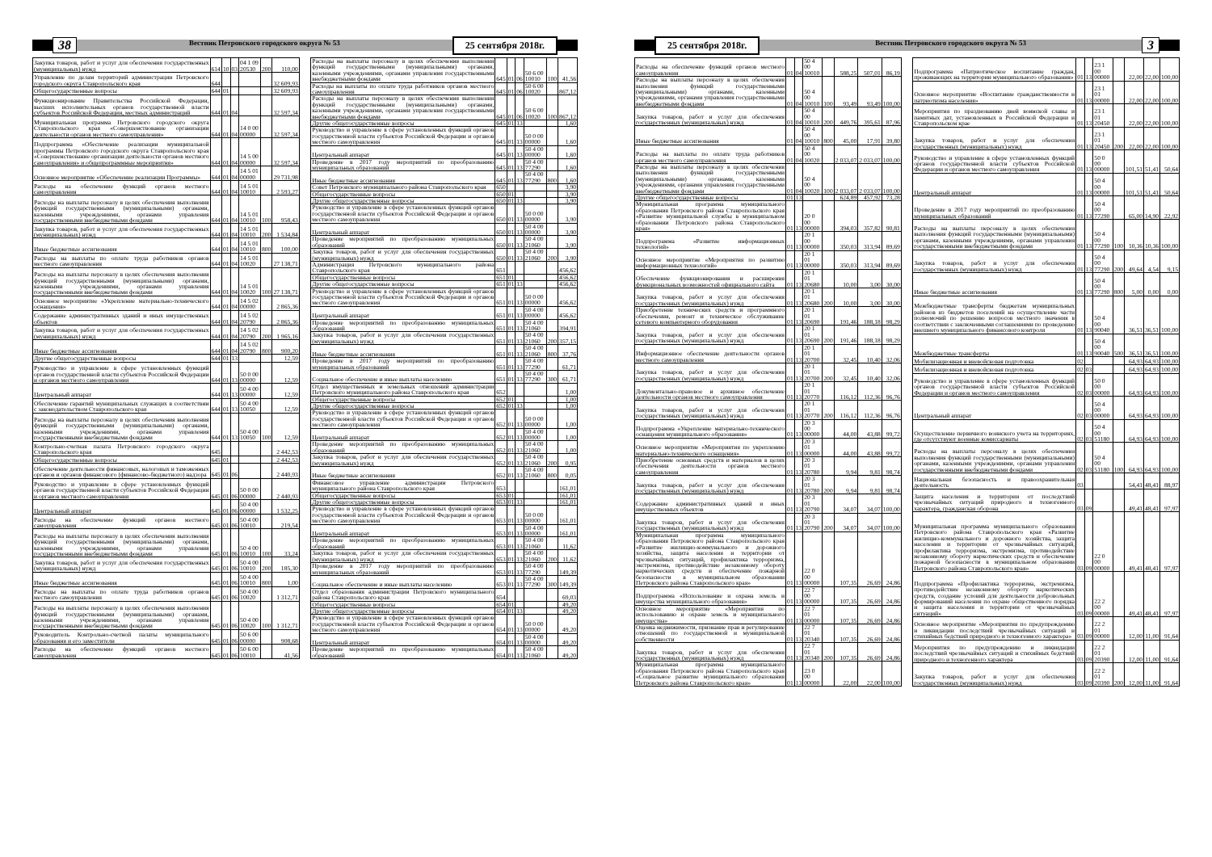38
Вестник Петровского городского округа № 53
25 сентября 2018г.
| Закупка товаров, работ и услуг для обеспечения государственных (муниципальных) нужд | 614 | 10 | 03 | 04 1 09 20530 | 200 | 110,00 |
| Управление по делам территорий администрации Петровского городского округа Ставропольского края | 644 | | | | | 32 609,93 |
| Общегосударственные вопросы | 644 | 01 | | | | 32 609,93 |
| Функционирование Правительства Российской Федерации, высших исполнительных органов государственной власти субъектов Российской Федерации, местных администраций | 644 | 01 | 04 | | | 32 597,34 |
| Муниципальная программа Петровского городского округа Ставропольского края «Совершенствование организации деятельности органов местного самоуправления» | 644 | 01 | 04 | 14 0 00 00000 | | 32 597,34 |
| Подпрограмма «Обеспечение реализации муниципальной программы Петровского городского округа Ставропольского края «Совершенствование организации деятельности органов местного самоуправления» и общепрограммные мероприятия» | 644 | 01 | 04 | 14 5 00 00000 | | 32 597,34 |
| Основное мероприятие «Обеспечение реализации Программы» | 644 | 01 | 04 | 14 5 01 00000 | | 29 731,98 |
| Расходы на обеспечение функций органов местного самоуправления | 644 | 01 | 04 | 14 5 01 10010 | | 2 593,27 |
| Расходы на выплаты персоналу в целях обеспечения выполнения функций государственными (муниципальными) органами, казенными учреждениями, органами управления государственными внебюджетными фондами | 644 | 01 | 04 | 14 5 01 10010 | 100 | 958,43 |
| Закупка товаров, работ и услуг для обеспечения государственных (муниципальных) нужд | 644 | 01 | 04 | 14 5 01 10010 | 200 | 1 534,84 |
| Иные бюджетные ассигнования | 644 | 01 | 04 | 14 5 01 10010 | 800 | 100,00 |
| Расходы на выплаты по оплате труда работников органов местного самоуправления | 644 | 01 | 04 | 14 5 01 10020 | | 27 138,71 |
| Расходы на выплаты персоналу в целях обеспечения выполнения функций государственными (муниципальными) органами, казенными учреждениями, органами управления государственными внебюджетными фондами | 644 | 01 | 04 | 14 5 01 10020 | 100 | 27 138,71 |
| Основное мероприятие «Укрепление материально-технического оснащения» | 644 | 01 | 04 | 14 5 02 00000 | | 2 865,36 |
| Содержание административных зданий и иных имущественных объектов | 644 | 01 | 04 | 14 5 02 20790 | | 2 865,36 |
| Закупка товаров, работ и услуг для обеспечения государственных (муниципальных) нужд | 644 | 01 | 04 | 14 5 02 20790 | 200 | 1 965,16 |
| Иные бюджетные ассигнования | 644 | 01 | 04 | 14 5 02 20790 | 800 | 900,20 |
| Другие общегосударственные вопросы | 644 | 01 | 13 | | | 12,59 |
| Руководство и управление в сфере установленных функций органов государственной власти субъектов Российской Федерации и органов местного самоуправления | 644 | 01 | 13 | 50 0 00 00000 | | 12,59 |
| Центральный аппарат | 644 | 01 | 13 | 50 4 00 00000 | | 12,59 |
| Обеспечение гарантий муниципальных служащих в соответствии с законодательством Ставропольского края | 644 | 01 | 13 | 50 4 00 10050 | | 12,59 |
| Расходы на выплаты персоналу в целях обеспечения выполнения функций государственными (муниципальными) органами, казенными учреждениями, органами управления государственными внебюджетными фондами | 644 | 01 | 13 | 50 4 00 10050 | 100 | 12,59 |
| Контрольно-счетная палата Петровского городского округа Ставропольского края | 645 | | | | | 2 442,53 |
| Общегосударственные вопросы | 645 | 01 | | | | 2 442,53 |
| Обеспечение деятельности финансовых, налоговых и таможенных органов и органов финансового (финансово-бюджетного) надзора | 645 | 01 | 06 | | | 2 440,93 |
| Руководство и управление в сфере установленных функций органов государственной власти субъектов Российской Федерации и органов местного самоуправления | 645 | 01 | 06 | 50 0 00 00000 | | 2 440,93 |
| Центральный аппарат | 645 | 01 | 06 | 50 4 00 00000 | | 1 532,25 |
| Расходы на обеспечение функций органов местного самоуправления | 645 | 01 | 06 | 50 4 00 10010 | | 219,54 |
| Расходы на выплаты персоналу в целях обеспечения выполнения функций государственными (муниципальными) органами, казенными учреждениями, органами управления государственными внебюджетными фондами | 645 | 01 | 06 | 50 4 00 10010 | 100 | 33,24 |
| Закупка товаров, работ и услуг для обеспечения государственных (муниципальных) нужд | 645 | 01 | 06 | 50 4 00 10010 | 200 | 185,30 |
| Иные бюджетные ассигнования | 645 | 01 | 06 | 50 4 00 10010 | 800 | 1,00 |
| Расходы на выплаты по оплате труда работников органов местного самоуправления | 645 | 01 | 06 | 50 4 00 10020 | | 1 312,71 |
| Расходы на выплаты персоналу в целях обеспечения выполнения функций государственными (муниципальными) органами, казенными учреждениями, органами управления государственными внебюджетными фондами | 645 | 01 | 06 | 50 4 00 10020 | 100 | 1 312,71 |
| Руководитель Контрольно-счетной палаты муниципального образования и его заместители | 645 | 01 | 06 | 50 6 00 00000 | | 908,68 |
| Расходы на обеспечение функций органов местного самоуправления | 645 | 01 | 06 | 50 6 00 10010 | | 41,56 |
| Расходы на выплаты персоналу в целях обеспечения выполнения функций государственными (муниципальными) органами, казенными учреждениями, органами управления государственными внебюджетными фондами | 645 | 01 | 06 | 50 6 00 10010 | 100 | 41,56 |
| Расходы на выплаты по оплате труда работников органов местного самоуправления | 645 | 01 | 06 | 50 6 00 10020 | | 867,12 |
| Расходы на выплаты персоналу в целях обеспечения выполнения функций государственными (муниципальными) органами, казенными учреждениями, органами управления государственными внебюджетными фондами | 645 | 01 | 06 | 50 6 00 10020 | 100 | 867,12 |
| Другие общегосударственные вопросы | 645 | 01 | 13 | | | 1,60 |
| Руководство и управление в сфере установленных функций органов государственной власти субъектов Российской Федерации и органов местного самоуправления | 645 | 01 | 13 | 50 0 00 00000 | | 1,60 |
| Центральный аппарат | 645 | 01 | 13 | 50 4 00 00000 | | 1,60 |
| Проведение в 2017 году мероприятий по преобразованию муниципальных образований | 645 | 01 | 13 | 50 4 00 77290 | | 1,60 |
| Иные бюджетные ассигнования | 645 | 01 | 13 | 50 4 00 77290 | 800 | 1,60 |
| Совет Петровского муниципального района Ставропольского края | 650 | | | | | 3,90 |
| Общегосударственные вопросы | 650 | 01 | | | | 3,90 |
| Другие общегосударственные вопросы | 650 | 01 | 13 | | | 3,90 |
| Руководство и управление в сфере установленных функций органов государственной власти субъектов Российской Федерации и органов местного самоуправления | 650 | 01 | 13 | 50 0 00 00000 | | 3,90 |
| Центральный аппарат | 650 | 01 | 13 | 50 4 00 00000 | | 3,90 |
| Проведение мероприятий по преобразованию муниципальных образований | 650 | 01 | 13 | 50 4 00 21060 | | 3,90 |
| Закупка товаров, работ и услуг для обеспечения государственных (муниципальных) нужд | 650 | 01 | 13 | 50 4 00 21060 | 200 | 3,90 |
| Администрация Петровского муниципального района Ставропольского края | 651 | | | | | 456,62 |
| Общегосударственные вопросы | 651 | 01 | | | | 456,62 |
| Другие общегосударственные вопросы | 651 | 01 | 13 | | | 456,62 |
| Руководство и управление в сфере установленных функций органов государственной власти субъектов Российской Федерации и органов местного самоуправления | 651 | 01 | 13 | 50 0 00 00000 | | 456,62 |
| Центральный аппарат | 651 | 01 | 13 | 50 4 00 00000 | | 456,62 |
| Проведение мероприятий по преобразованию муниципальных образований | 651 | 01 | 13 | 50 4 00 21060 | | 394,91 |
| Закупка товаров, работ и услуг для обеспечения государственных (муниципальных) нужд | 651 | 01 | 13 | 50 4 00 21060 | 200 | 357,15 |
| Иные бюджетные ассигнования | 651 | 01 | 13 | 50 4 00 21060 | 800 | 37,76 |
| Проведение в 2017 году мероприятий по преобразованию муниципальных образований | 651 | 01 | 13 | 50 4 00 77290 | | 61,71 |
| Социальное обеспечение и иные выплаты населению | 651 | 01 | 13 | 50 4 00 77290 | 300 | 61,71 |
| Отдел имущественных и земельных отношений администрации Петровского муниципального района Ставропольского края | 652 | | | | | 1,00 |
| Общегосударственные вопросы | 652 | 01 | | | | 1,00 |
| Другие общегосударственные вопросы | 652 | 01 | 13 | | | 1,00 |
| Руководство и управление в сфере установленных функций органов государственной власти субъектов Российской Федерации и органов местного самоуправления | 652 | 01 | 13 | 50 0 00 00000 | | 1,00 |
| Центральный аппарат | 652 | 01 | 13 | 50 4 00 00000 | | 1,00 |
| Проведение мероприятий по преобразованию муниципальных образований | 652 | 01 | 13 | 50 4 00 21060 | | 1,00 |
| Закупка товаров, работ и услуг для обеспечения государственных (муниципальных) нужд | 652 | 01 | 13 | 50 4 00 21060 | 200 | 0,95 |
| Иные бюджетные ассигнования | 652 | 01 | 13 | 50 4 00 21060 | 800 | 0,05 |
| Финансовое управление администрации Петровского муниципального района Ставропольского края | 653 | | | | | 161,01 |
| Общегосударственные вопросы | 653 | 01 | | | | 161,01 |
| Другие общегосударственные вопросы | 653 | 01 | 13 | | | 161,01 |
| Руководство и управление в сфере установленных функций органов государственной власти субъектов Российской Федерации и органов местного самоуправления | 653 | 01 | 13 | 50 0 00 00000 | | 161,01 |
| Центральный аппарат | 653 | 01 | 13 | 50 4 00 00000 | | 161,01 |
| Проведение мероприятий по преобразованию муниципальных образований | 653 | 01 | 13 | 50 4 00 21060 | | 11,62 |
| Закупка товаров, работ и услуг для обеспечения государственных (муниципальных) нужд | 653 | 01 | 13 | 50 4 00 21060 | 200 | 11,62 |
| Проведение в 2017 году мероприятий по преобразованию муниципальных образований | 653 | 01 | 13 | 50 4 00 77290 | | 149,39 |
| Социальное обеспечение и иные выплаты населению | 653 | 01 | 13 | 50 4 00 77290 | 300 | 149,39 |
| Отдел образования администрации Петровского муниципального района Ставропольского края | 654 | | | | | 69,03 |
| Общегосударственные вопросы | 654 | 01 | | | | 49,20 |
| Другие общегосударственные вопросы | 654 | 01 | 13 | | | 49,20 |
| Руководство и управление в сфере установленных функций органов государственной власти субъектов Российской Федерации и органов местного самоуправления | 654 | 01 | 13 | 50 0 00 00000 | | 49,20 |
| Центральный аппарат | 654 | 01 | 13 | 50 4 00 00000 | | 49,20 |
| Проведение мероприятий по преобразованию муниципальных образований | 654 | 01 | 13 | 50 4 00 21060 | | 49,20 |
25 сентября 2018г.
Вестник Петровского городского округа № 53
3
| Расходы на обеспечение функций органов местного самоуправления | 01 | 04 | 50 4 00 10010 | | 588,25 | 507,01 | 86,19 |
| Расходы на выплаты персоналу в целях обеспечения выполнения функций государственными (муниципальными) органами, казенными учреждениями, органами управления государственными внебюджетными фондами | 01 | 04 | 50 4 00 10010 | 100 | 93,49 | 93,49 | 100,00 |
| Закупка товаров, работ и услуг для обеспечения государственных (муниципальных) нужд | 01 | 04 | 50 4 00 10010 | 200 | 449,76 | 395,61 | 87,96 |
| Иные бюджетные ассигнования | 01 | 04 | 50 4 00 10010 | 800 | 45,00 | 17,91 | 39,80 |
| Расходы на выплаты по оплате труда работников органов местного самоуправления | 01 | 04 | 50 4 00 10020 | | 2 033,07 | 2 033,07 | 100,00 |
| Расходы на выплаты персоналу в целях обеспечения выполнения функций государственными (муниципальными) органами, казенными учреждениями, органами управления государственными внебюджетными фондами | 01 | 04 | 50 4 00 10020 | 100 | 2 033,07 | 2 033,07 | 100,00 |
| Другие общегосударственные вопросы | 01 | 13 | | | 624,89 | 457,92 | 73,28 |
| Муниципальная программа муниципального образования Петровского района Ставропольского края «Развитие муниципальной службы в муниципальном образовании Петровского района Ставропольского края» | 01 | 13 | 20 0 00 00000 | | 394,03 | 357,82 | 90,81 |
| Подпрограмма «Развитие информационных технологий» | 01 | 13 | 20 1 00 00000 | | 350,03 | 313,94 | 89,69 |
| Основное мероприятие «Мероприятия по развитию информационных технологий» | 01 | 13 | 20 1 01 00000 | | 350,03 | 313,94 | 89,69 |
| Обеспечение функционирования и расширения функциональных возможностей официального сайта | 01 | 13 | 20 1 01 20680 | | 10,00 | 3,00 | 30,00 |
| Закупка товаров, работ и услуг для обеспечения государственных (муниципальных) нужд | 01 | 13 | 20 1 01 20680 | 200 | 10,00 | 3,00 | 30,00 |
| Приобретение технических средств и программного обеспечения, ремонт и техническое обслуживание сетевого компьютерного оборудования | 01 | 13 | 20 1 01 20690 | | 191,46 | 188,18 | 98,29 |
| Закупка товаров, работ и услуг для обеспечения государственных (муниципальных) нужд | 01 | 13 | 20 1 01 20690 | 200 | 191,46 | 188,18 | 98,29 |
| Информационное обеспечение деятельности органов местного самоуправления | 01 | 13 | 20 1 01 20700 | | 32,45 | 10,40 | 32,06 |
| Закупка товаров, работ и услуг для обеспечения государственных (муниципальных) нужд | 01 | 13 | 20 1 01 20700 | 200 | 32,45 | 10,40 | 32,06 |
| Документально-правовое и архивное обеспечение деятельности органов местного самоуправления | 01 | 13 | 20 1 01 20770 | | 116,12 | 112,36 | 96,76 |
| Закупка товаров, работ и услуг для обеспечения государственных (муниципальных) нужд | 01 | 13 | 20 1 01 20770 | 200 | 116,12 | 112,36 | 96,76 |
| Подпрограмма «Укрепление материально-технического оснащения муниципального образования» | 01 | 13 | 20 3 00 00000 | | 44,00 | 43,88 | 99,72 |
| Основное мероприятие «Мероприятия по укреплению материально-технического оснащения» | 01 | 13 | 20 3 01 00000 | | 44,00 | 43,88 | 99,72 |
| Приобретение основных средств и материалов в целях обеспечения деятельности органов местного самоуправления | 01 | 13 | 20 3 01 20780 | | 9,94 | 9,81 | 98,74 |
| Закупка товаров, работ и услуг для обеспечения государственных (муниципальных) нужд | 01 | 13 | 20 3 01 20780 | 200 | 9,94 | 9,81 | 98,74 |
| Содержание административных зданий и иных имущественных объектов | 01 | 13 | 20 3 01 20790 | | 34,07 | 34,07 | 100,00 |
| Закупка товаров, работ и услуг для обеспечения государственных (муниципальных) нужд | 01 | 13 | 20 3 01 20790 | 200 | 34,07 | 34,07 | 100,00 |
| Муниципальная программа муниципального образования Петровского района Ставропольского края «Развитие жилищно-коммунального и дорожного хозяйства, защита населения и территории от чрезвычайных ситуаций, профилактика терроризма, экстремизма, противодействие незаконному обороту наркотических средств и обеспечение пожарной безопасности в муниципальном образовании Петровского района Ставропольского края» | 01 | 13 | 22 0 00 00000 | | 107,35 | 26,69 | 24,86 |
| Подпрограмма «Использование и охрана земель и имущества муниципального образования» | 01 | 13 | 22 7 00 00000 | | 107,35 | 26,69 | 24,86 |
| Основное мероприятие «Мероприятия по использованию и охране земель и муниципального имущества» | 01 | 13 | 22 7 01 00000 | | 107,35 | 26,69 | 24,86 |
| Оценка недвижимости, признание прав и регулирование отношений по государственной и муниципальной собственности | 01 | 13 | 22 7 01 20340 | | 107,35 | 26,69 | 24,86 |
| Закупка товаров, работ и услуг для обеспечения государственных (муниципальных) нужд | 01 | 13 | 22 7 01 20340 | 200 | 107,35 | 26,69 | 24,86 |
| Муниципальная программа муниципального образования Петровского района Ставропольского края «Социальное развитие муниципального образования Петровского района Ставропольского края» | 01 | 13 | 23 0 00 00000 | | 22,00 | 22,00 | 100,00 |
| Подпрограмма «Патриотическое воспитание граждан, проживающих на территории муниципального образования» | 01 | 13 | 23 1 00 00000 | | 22,00 | 22,00 | 100,00 |
| Основное мероприятие «Воспитание гражданственности и патриотизма населения» | 01 | 13 | 23 1 01 00000 | | 22,00 | 22,00 | 100,00 |
| Мероприятия по празднованию дней воинской славы и памятных дат, установленных в Российской Федерации и Ставропольском крае | 01 | 13 | 23 1 01 20450 | | 22,00 | 22,00 | 100,00 |
| Закупка товаров, работ и услуг для обеспечения государственных (муниципальных) нужд | 01 | 13 | 23 1 01 20450 | 200 | 22,00 | 22,00 | 100,00 |
| Руководство и управление в сфере установленных функций органов государственной власти субъектов Российской Федерации и органов местного самоуправления | 01 | 13 | 50 0 00 00000 | | 101,51 | 51,41 | 50,64 |
| Центральный аппарат | 01 | 13 | 50 4 00 00000 | | 101,51 | 51,41 | 50,64 |
| Проведение в 2017 году мероприятий по преобразованию муниципальных образований | 01 | 13 | 50 4 00 77290 | | 65,00 | 14,90 | 22,92 |
| Расходы на выплаты персоналу в целях обеспечения выполнения функций государственными (муниципальными) органами, казенными учреждениями, органами управления государственными внебюджетными фондами | 01 | 13 | 50 4 00 77290 | 100 | 10,36 | 10,36 | 100,00 |
| Закупка товаров, работ и услуг для обеспечения государственных (муниципальных) нужд | 01 | 13 | 50 4 00 77290 | 200 | 49,64 | 4,54 | 9,15 |
| Иные бюджетные ассигнования | 01 | 13 | 50 4 00 77290 | 800 | 5,00 | 0,00 | 0,00 |
| Межбюджетные трансферты бюджетам муниципальных районов из бюджетов поселений на осуществление части полномочий по решению вопросов местного значения в соответствии с заключенными соглашениями по проведению внешнего муниципального финансового контроля | 01 | 13 | 50 4 00 90040 | | 36,51 | 36,51 | 100,00 |
| Межбюджетные трансферты | 01 | 13 | 50 4 00 90040 | 500 | 36,51 | 36,51 | 100,00 |
| Мобилизационная и вневойсковая подготовка | 02 | | | | 64,93 | 64,93 | 100,00 |
| Мобилизационная и вневойсковая подготовка | 02 | 03 | | | 64,93 | 64,93 | 100,00 |
| Руководство и управление в сфере установленных функций органов государственной власти субъектов Российской Федерации и органов местного самоуправления | 02 | 03 | 50 0 00 00000 | | 64,93 | 64,93 | 100,00 |
| Центральный аппарат | 02 | 03 | 50 4 00 00000 | | 64,93 | 64,93 | 100,00 |
| Осуществление первичного воинского учета на территориях, где отсутствуют военные комиссариаты | 02 | 03 | 50 4 00 51180 | | 64,93 | 64,93 | 100,00 |
| Расходы на выплаты персоналу в целях обеспечения выполнения функций государственными (муниципальными) органами, казенными учреждениями, органами управления государственными внебюджетными фондами | 02 | 03 | 50 4 00 51180 | 100 | 64,93 | 64,93 | 100,00 |
| Национальная безопасность и правоохранительная деятельность | 03 | | | | 54,41 | 48,41 | 88,97 |
| Защита населения и территории от последствий чрезвычайных ситуаций природного и техногенного характера, гражданская оборона | 03 | 09 | | | 49,41 | 48,41 | 97,97 |
| Муниципальная программа муниципального образования Петровского района Ставропольского края «Развитие жилищно-коммунального и дорожного хозяйства, защита населения и территории от чрезвычайных ситуаций, профилактика терроризма, экстремизма, противодействие незаконному обороту наркотических средств и обеспечение пожарной безопасности в муниципальном образовании Петровского района Ставропольского края» | 03 | 09 | 22 0 00 00000 | | 49,41 | 48,41 | 97,97 |
| Подпрограмма «Профилактика терроризма, экстремизма, противодействие незаконному обороту наркотических средств, создание условий для деятельности добровольных формирований населения по охране общественного порядка и защита населения и территории от чрезвычайных ситуаций» | 03 | 09 | 22 2 00 00000 | | 49,41 | 48,41 | 97,97 |
| Основное мероприятие «Мероприятия по предупреждению и ликвидации последствий чрезвычайных ситуаций и стихийных бедствий природного и техногенного характера» | 03 | 09 | 22 2 01 00000 | | 12,00 | 11,00 | 91,64 |
| Мероприятия по предупреждению и ликвидации последствий чрезвычайных ситуаций и стихийных бедствий природного и техногенного характера | 03 | 09 | 22 2 01 20390 | | 12,00 | 11,00 | 91,64 |
| Закупка товаров, работ и услуг для обеспечения государственных (муниципальных) нужд | 03 | 09 | 22 2 01 20390 | 200 | 12,00 | 11,00 | 91,64 |